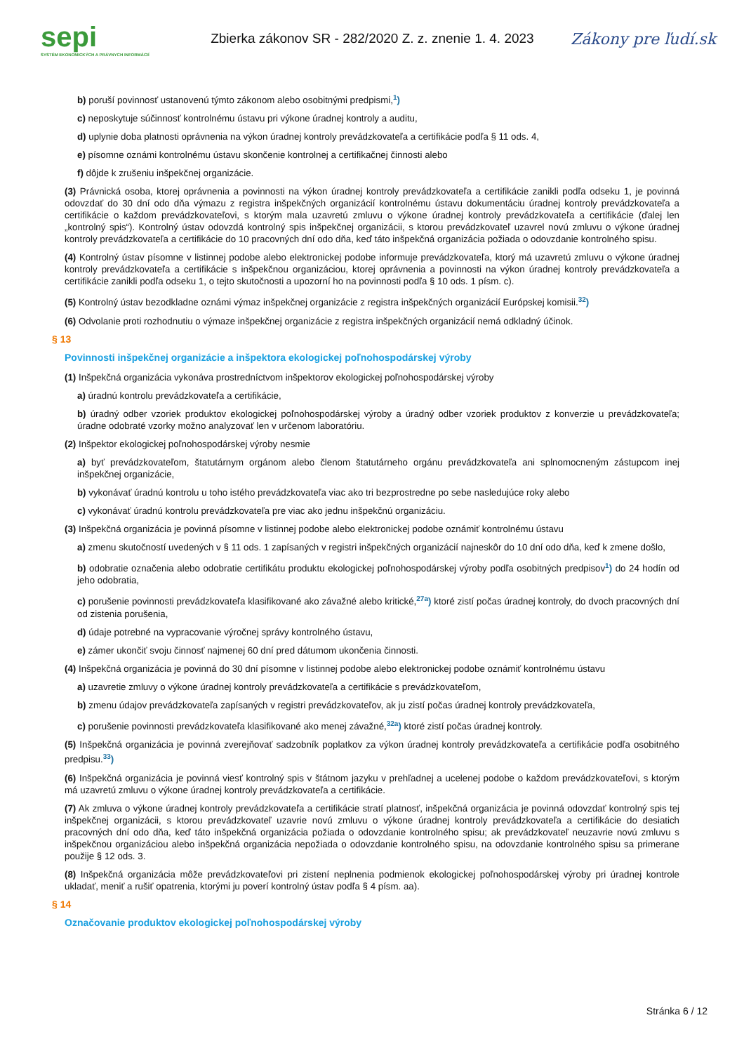sepi
SYSTÉM EKONOMICKÝCH A PRÁVNYCH INFORMÁCIÍ
Zbierka zákonov SR - 282/2020 Z. z. znenie 1. 4. 2023
Zákony pre ľudí.sk
b) poruší povinnosť ustanovenú týmto zákonom alebo osobitnými predpismi,<sup>1</sup>)
c) neposkytuje súčinnosť kontrolnému ústavu pri výkone úradnej kontroly a auditu,
d) uplynie doba platnosti oprávnenia na výkon úradnej kontroly prevádzkovateľa a certifikácie podľa § 11 ods. 4,
e) písomne oznámi kontrolnému ústavu skončenie kontrolnej a certifikačnej činnosti alebo
f) dôjde k zrušeniu inšpekčnej organizácie.
(3) Právnická osoba, ktorej oprávnenia a povinnosti na výkon úradnej kontroly prevádzkovateľa a certifikácie zanikli podľa odseku 1, je povinná odovzdať do 30 dní odo dňa výmazu z registra inšpekčných organizácií kontrolnému ústavu dokumentáciu úradnej kontroly prevádzkovateľa a certifikácie o každom prevádzkovateľovi, s ktorým mala uzavretú zmluvu o výkone úradnej kontroly prevádzkovateľa a certifikácie (ďalej len „kontrolný spis“). Kontrolný ústav odovzdá kontrolný spis inšpekčnej organizácii, s ktorou prevádzkovateľ uzavrel novú zmluvu o výkone úradnej kontroly prevádzkovateľa a certifikácie do 10 pracovných dní odo dňa, keď táto inšpekčná organizácia požiada o odovzdanie kontrolného spisu.
(4) Kontrolný ústav písomne v listinnej podobe alebo elektronickej podobe informuje prevádzkovateľa, ktorý má uzavretú zmluvu o výkone úradnej kontroly prevádzkovateľa a certifikácie s inšpekčnou organizáciou, ktorej oprávnenia a povinnosti na výkon úradnej kontroly prevádzkovateľa a certifikácie zanikli podľa odseku 1, o tejto skutočnosti a upozorní ho na povinnosti podľa § 10 ods. 1 písm. c).
(5) Kontrolný ústav bezodkladne oznámi výmaz inšpekčnej organizácie z registra inšpekčných organizácií Európskej komisii.<sup>32</sup>)
(6) Odvolanie proti rozhodnutiu o výmaze inšpekčnej organizácie z registra inšpekčných organizácií nemá odkladný účinok.
§ 13
Povinnosti inšpekčnej organizácie a inšpektora ekologickej poľnohospodárskej výroby
(1) Inšpekčná organizácia vykonáva prostredníctvom inšpektorov ekologickej poľnohospodárskej výroby
a) úradnú kontrolu prevádzkovateľa a certifikácie,
b) úradný odber vzoriek produktov ekologickej poľnohospodárskej výroby a úradný odber vzoriek produktov z konverzie u prevádzkovateľa; úradne odobraté vzorky možno analyzovať len v určenom laboratóriu.
(2) Inšpektor ekologickej poľnohospodárskej výroby nesmie
a) byť prevádzkovateľom, štatutárnym orgánom alebo členom štatutárneho orgánu prevádzkovateľa ani splnomocneným zástupcom inej inšpekčnej organizácie,
b) vykonávať úradnú kontrolu u toho istého prevádzkovateľa viac ako tri bezprostredne po sebe nasledujúce roky alebo
c) vykonávať úradnú kontrolu prevádzkovateľa pre viac ako jednu inšpekčnú organizáciu.
(3) Inšpekčná organizácia je povinná písomne v listinnej podobe alebo elektronickej podobe oznámiť kontrolnému ústavu
a) zmenu skutočností uvedených v § 11 ods. 1 zapísaných v registri inšpekčných organizácií najneskôr do 10 dní odo dňa, keď k zmene došlo,
b) odobratie označenia alebo odobratie certifikátu produktu ekologickej poľnohospodárskej výroby podľa osobitných predpisov<sup>1</sup>) do 24 hodín od jeho odobratia,
c) porušenie povinnosti prevádzkovateľa klasifikované ako závažné alebo kritické,<sup>27a</sup>) ktoré zistí počas úradnej kontroly, do dvoch pracovných dní od zistenia porušenia,
d) údaje potrebné na vypracovanie výročnej správy kontrolného ústavu,
e) zámer ukončiť svoju činnosť najmenej 60 dní pred dátumom ukončenia činnosti.
(4) Inšpekčná organizácia je povinná do 30 dní písomne v listinnej podobe alebo elektronickej podobe oznámiť kontrolnému ústavu
a) uzavretie zmluvy o výkone úradnej kontroly prevádzkovateľa a certifikácie s prevádzkovateľom,
b) zmenu údajov prevádzkovateľa zapísaných v registri prevádzkovateľov, ak ju zistí počas úradnej kontroly prevádzkovateľa,
c) porušenie povinnosti prevádzkovateľa klasifikované ako menej závažné,<sup>32a</sup>) ktoré zistí počas úradnej kontroly.
(5) Inšpekčná organizácia je povinná zverejňovať sadzobník poplatkov za výkon úradnej kontroly prevádzkovateľa a certifikácie podľa osobitného predpisu.<sup>33</sup>)
(6) Inšpekčná organizácia je povinná viesť kontrolný spis v štátnom jazyku v prehľadnej a ucelenej podobe o každom prevádzkovateľovi, s ktorým má uzavretú zmluvu o výkone úradnej kontroly prevádzkovateľa a certifikácie.
(7) Ak zmluva o výkone úradnej kontroly prevádzkovateľa a certifikácie stratí platnosť, inšpekčná organizácia je povinná odovzdať kontrolný spis tej inšpekčnej organizácii, s ktorou prevádzkovateľ uzavrie novú zmluvu o výkone úradnej kontroly prevádzkovateľa a certifikácie do desiatich pracovných dní odo dňa, keď táto inšpekčná organizácia požiada o odovzdanie kontrolného spisu; ak prevádzkovateľ neuzavrie novú zmluvu s inšpekčnou organizáciou alebo inšpekčná organizácia nepožiada o odovzdanie kontrolného spisu, na odovzdanie kontrolného spisu sa primerane použije § 12 ods. 3.
(8) Inšpekčná organizácia môže prevádzkovateľovi pri zistení neplnenia podmienok ekologickej poľnohospodárskej výroby pri úradnej kontrole ukladať, meniť a rušiť opatrenia, ktorými ju poverí kontrolný ústav podľa § 4 písm. aa).
§ 14
Označovanie produktov ekologickej poľnohospodárskej výroby
Stránka 6 / 12